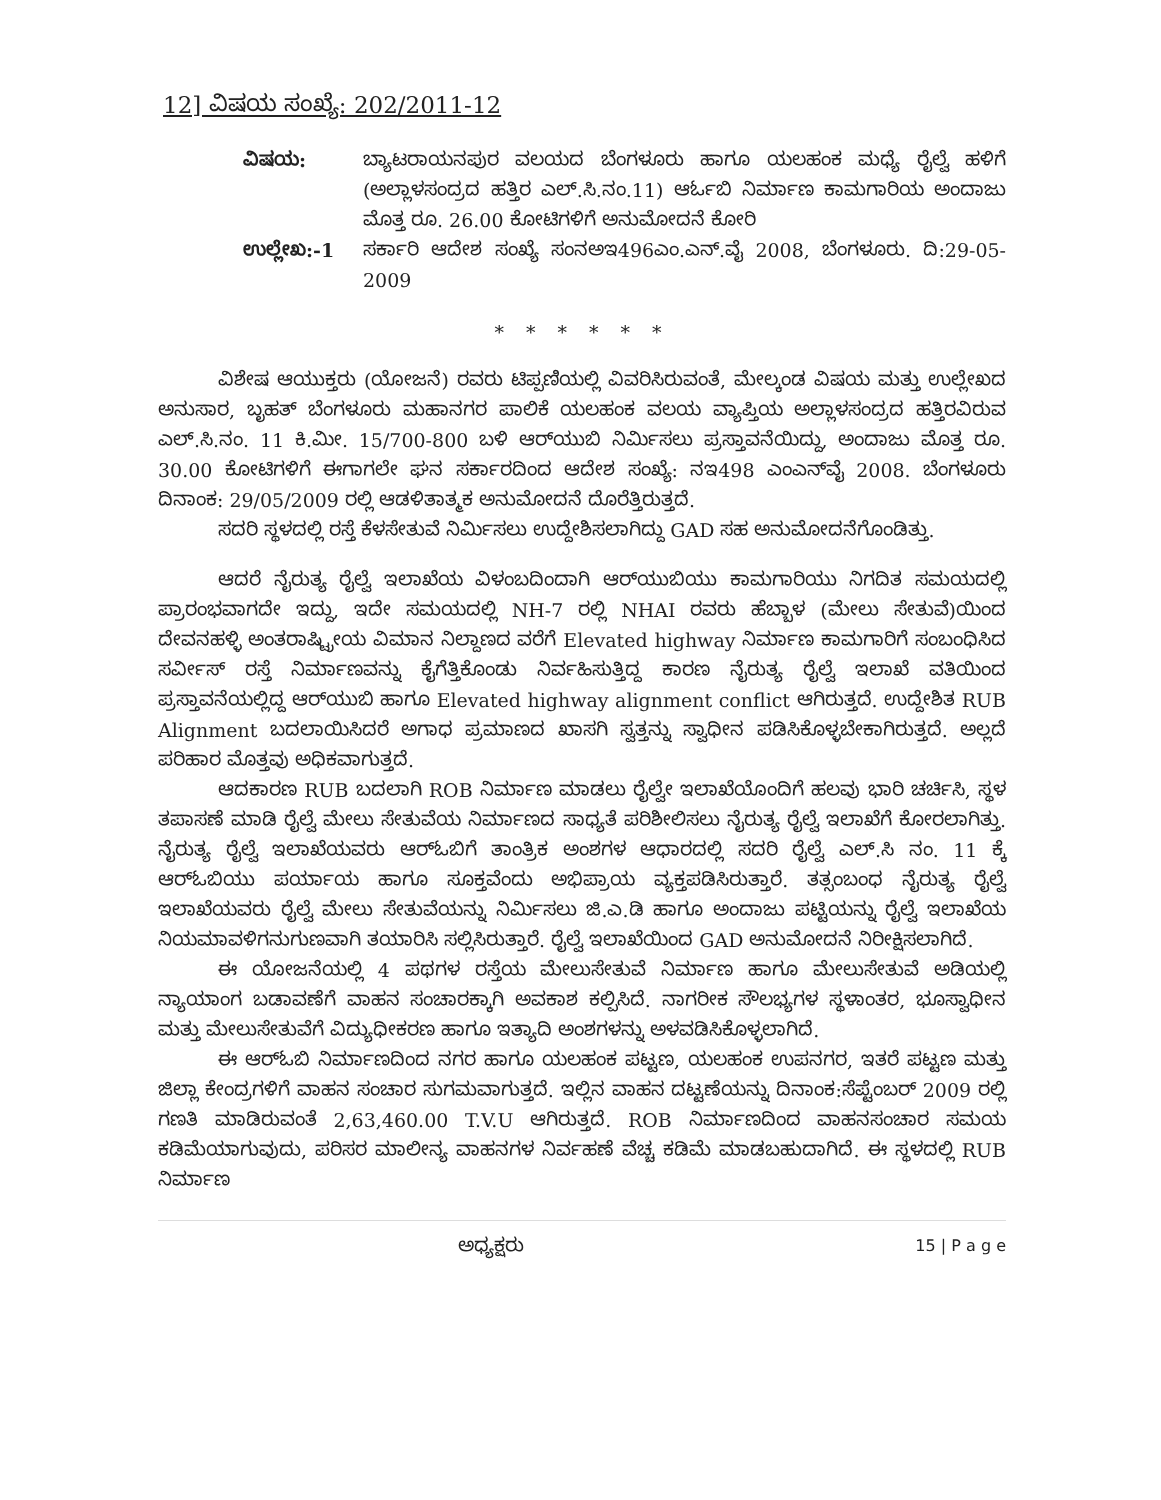12] ವಿಷಯ ಸಂಖ್ಯೆ: 202/2011-12
ವಿಷಯ: ಬ್ಯಾಟರಾಯನಪುರ ವಲಯದ ಬೆಂಗಳೂರು ಹಾಗೂ ಯಲಹಂಕ ಮಧ್ಯೆ ರೈಲ್ವೆ ಹಳಿಗೆ (ಅಲ್ಲಾಳಸಂದ್ರದ ಹತ್ತಿರ ಎಲ್.ಸಿ.ನಂ.11) ಆರ್ಓಬಿ ನಿರ್ಮಾಣ ಕಾಮಗಾರಿಯ ಅಂದಾಜು ಮೊತ್ತ ರೂ. 26.00 ಕೋಟಿಗಳಿಗೆ ಅನುಮೋದನೆ ಕೋರಿ
ಉಲ್ಲೇಖ:-1 ಸರ್ಕಾರಿ ಆದೇಶ ಸಂಖ್ಯೆ ಸಂನಅಇ496ಎಂ.ಎನ್.ವೈ 2008, ಬೆಂಗಳೂರು. ದಿ:29-05-2009
* * * * * *
ವಿಶೇಷ ಆಯುಕ್ತರು (ಯೋಜನೆ) ರವರು ಟಿಪ್ಪಣಿಯಲ್ಲಿ ವಿವರಿಸಿರುವಂತೆ, ಮೇಲ್ಕಂಡ ವಿಷಯ ಮತ್ತು ಉಲ್ಲೇಖದ ಅನುಸಾರ, ಬೃಹತ್ ಬೆಂಗಳೂರು ಮಹಾನಗರ ಪಾಲಿಕೆ ಯಲಹಂಕ ವಲಯ ವ್ಯಾಪ್ತಿಯ ಅಲ್ಲಾಳಸಂದ್ರದ ಹತ್ತಿರವಿರುವ ಎಲ್.ಸಿ.ನಂ. 11 ಕಿ.ಮೀ. 15/700-800 ಬಳಿ ಆರ್‌ಯುಬಿ ನಿರ್ಮಿಸಲು ಪ್ರಸ್ತಾವನೆಯಿದ್ದು, ಅಂದಾಜು ಮೊತ್ತ ರೂ. 30.00 ಕೋಟಿಗಳಿಗೆ ಈಗಾಗಲೇ ಘನ ಸರ್ಕಾರದಿಂದ ಆದೇಶ ಸಂಖ್ಯೆ: ನಇ498 ಎಂಎನ್‌ವೈ 2008. ಬೆಂಗಳೂರು ದಿನಾಂಕ: 29/05/2009 ರಲ್ಲಿ ಆಡಳಿತಾತ್ಮಕ ಅನುಮೋದನೆ ದೊರೆತ್ತಿರುತ್ತದೆ.
ಸದರಿ ಸ್ಥಳದಲ್ಲಿ ರಸ್ತೆ ಕೆಳಸೇತುವೆ ನಿರ್ಮಿಸಲು ಉದ್ದೇಶಿಸಲಾಗಿದ್ದು GAD ಸಹ ಅನುಮೋದನೆಗೊಂಡಿತ್ತು.
ಆದರೆ ನೈರುತ್ಯ ರೈಲ್ವೆ ಇಲಾಖೆಯ ವಿಳಂಬದಿಂದಾಗಿ ಆರ್‌ಯುಬಿಯು ಕಾಮಗಾರಿಯು ನಿಗದಿತ ಸಮಯದಲ್ಲಿ ಪ್ರಾರಂಭವಾಗದೇ ಇದ್ದು, ಇದೇ ಸಮಯದಲ್ಲಿ NH-7 ರಲ್ಲಿ NHAI ರವರು ಹೆಬ್ಬಾಳ (ಮೇಲು ಸೇತುವೆ)ಯಿಂದ ದೇವನಹಳ್ಳಿ ಅಂತರಾಷ್ಟ್ರೀಯ ವಿಮಾನ ನಿಲ್ದಾಣದ ವರೆಗೆ Elevated highway ನಿರ್ಮಾಣ ಕಾಮಗಾರಿಗೆ ಸಂಬಂಧಿಸಿದ ಸರ್ವೀಸ್ ರಸ್ತೆ ನಿರ್ಮಾಣವನ್ನು ಕೈಗೆತ್ತಿಕೊಂಡು ನಿರ್ವಹಿಸುತ್ತಿದ್ದ ಕಾರಣ ನೈರುತ್ಯ ರೈಲ್ವೆ ಇಲಾಖೆ ವತಿಯಿಂದ ಪ್ರಸ್ತಾವನೆಯಲ್ಲಿದ್ದ ಆರ್‌ಯುಬಿ ಹಾಗೂ Elevated highway alignment conflict ಆಗಿರುತ್ತದೆ. ಉದ್ದೇಶಿತ RUB Alignment ಬದಲಾಯಿಸಿದರೆ ಅಗಾಧ ಪ್ರಮಾಣದ ಖಾಸಗಿ ಸ್ವತ್ತನ್ನು ಸ್ವಾಧೀನ ಪಡಿಸಿಕೊಳ್ಳಬೇಕಾಗಿರುತ್ತದೆ. ಅಲ್ಲದೆ ಪರಿಹಾರ ಮೊತ್ತವು ಅಧಿಕವಾಗುತ್ತದೆ.
ಆದಕಾರಣ RUB ಬದಲಾಗಿ ROB ನಿರ್ಮಾಣ ಮಾಡಲು ರೈಲ್ವೇ ಇಲಾಖೆಯೊಂದಿಗೆ ಹಲವು ಭಾರಿ ಚರ್ಚಿಸಿ, ಸ್ಥಳ ತಪಾಸಣೆ ಮಾಡಿ ರೈಲ್ವೆ ಮೇಲು ಸೇತುವೆಯ ನಿರ್ಮಾಣದ ಸಾಧ್ಯತೆ ಪರಿಶೀಲಿಸಲು ನೈರುತ್ಯ ರೈಲ್ವೆ ಇಲಾಖೆಗೆ ಕೋರಲಾಗಿತ್ತು. ನೈರುತ್ಯ ರೈಲ್ವೆ ಇಲಾಖೆಯವರು ಆರ್‌ಓಬಿಗೆ ತಾಂತ್ರಿಕ ಅಂಶಗಳ ಆಧಾರದಲ್ಲಿ ಸದರಿ ರೈಲ್ವೆ ಎಲ್.ಸಿ ನಂ. 11 ಕ್ಕೆ ಆರ್‌ಓಬಿಯು ಪರ್ಯಾಯ ಹಾಗೂ ಸೂಕ್ತವೆಂದು ಅಭಿಪ್ರಾಯ ವ್ಯಕ್ತಪಡಿಸಿರುತ್ತಾರೆ. ತತ್ಸಂಬಂಧ ನೈರುತ್ಯ ರೈಲ್ವೆ ಇಲಾಖೆಯವರು ರೈಲ್ವೆ ಮೇಲು ಸೇತುವೆಯನ್ನು ನಿರ್ಮಿಸಲು ಜಿ.ಎ.ಡಿ ಹಾಗೂ ಅಂದಾಜು ಪಟ್ಟಿಯನ್ನು ರೈಲ್ವೆ ಇಲಾಖೆಯ ನಿಯಮಾವಳಿಗನುಗುಣವಾಗಿ ತಯಾರಿಸಿ ಸಲ್ಲಿಸಿರುತ್ತಾರೆ. ರೈಲ್ವೆ ಇಲಾಖೆಯಿಂದ GAD ಅನುಮೋದನೆ ನಿರೀಕ್ಷಿಸಲಾಗಿದೆ.
ಈ ಯೋಜನೆಯಲ್ಲಿ 4 ಪಥಗಳ ರಸ್ತೆಯ ಮೇಲುಸೇತುವೆ ನಿರ್ಮಾಣ ಹಾಗೂ ಮೇಲುಸೇತುವೆ ಅಡಿಯಲ್ಲಿ ನ್ಯಾಯಾಂಗ ಬಡಾವಣೆಗೆ ವಾಹನ ಸಂಚಾರಕ್ಕಾಗಿ ಅವಕಾಶ ಕಲ್ಪಿಸಿದೆ. ನಾಗರೀಕ ಸೌಲಭ್ಯಗಳ ಸ್ಥಳಾಂತರ, ಭೂಸ್ವಾಧೀನ ಮತ್ತು ಮೇಲುಸೇತುವೆಗೆ ವಿದ್ಯುಧೀಕರಣ ಹಾಗೂ ಇತ್ಯಾದಿ ಅಂಶಗಳನ್ನು ಅಳವಡಿಸಿಕೊಳ್ಳಲಾಗಿದೆ.
ಈ ಆರ್‌ಓಬಿ ನಿರ್ಮಾಣದಿಂದ ನಗರ ಹಾಗೂ ಯಲಹಂಕ ಪಟ್ಟಣ, ಯಲಹಂಕ ಉಪನಗರ, ಇತರೆ ಪಟ್ಟಣ ಮತ್ತು ಜಿಲ್ಲಾ ಕೇಂದ್ರಗಳಿಗೆ ವಾಹನ ಸಂಚಾರ ಸುಗಮವಾಗುತ್ತದೆ. ಇಲ್ಲಿನ ವಾಹನ ದಟ್ಟಣೆಯನ್ನು ದಿನಾಂಕ:ಸೆಪ್ಟೆಂಬರ್ 2009 ರಲ್ಲಿ ಗಣತಿ ಮಾಡಿರುವಂತೆ 2,63,460.00 T.V.U ಆಗಿರುತ್ತದೆ. ROB ನಿರ್ಮಾಣದಿಂದ ವಾಹನಸಂಚಾರ ಸಮಯ ಕಡಿಮೆಯಾಗುವುದು, ಪರಿಸರ ಮಾಲೀನ್ಯ ವಾಹನಗಳ ನಿರ್ವಹಣೆ ವೆಚ್ಚ ಕಡಿಮೆ ಮಾಡಬಹುದಾಗಿದೆ. ಈ ಸ್ಥಳದಲ್ಲಿ RUB ನಿರ್ಮಾಣ
ಅಧ್ಯಕ್ಷರು 15 | P a g e